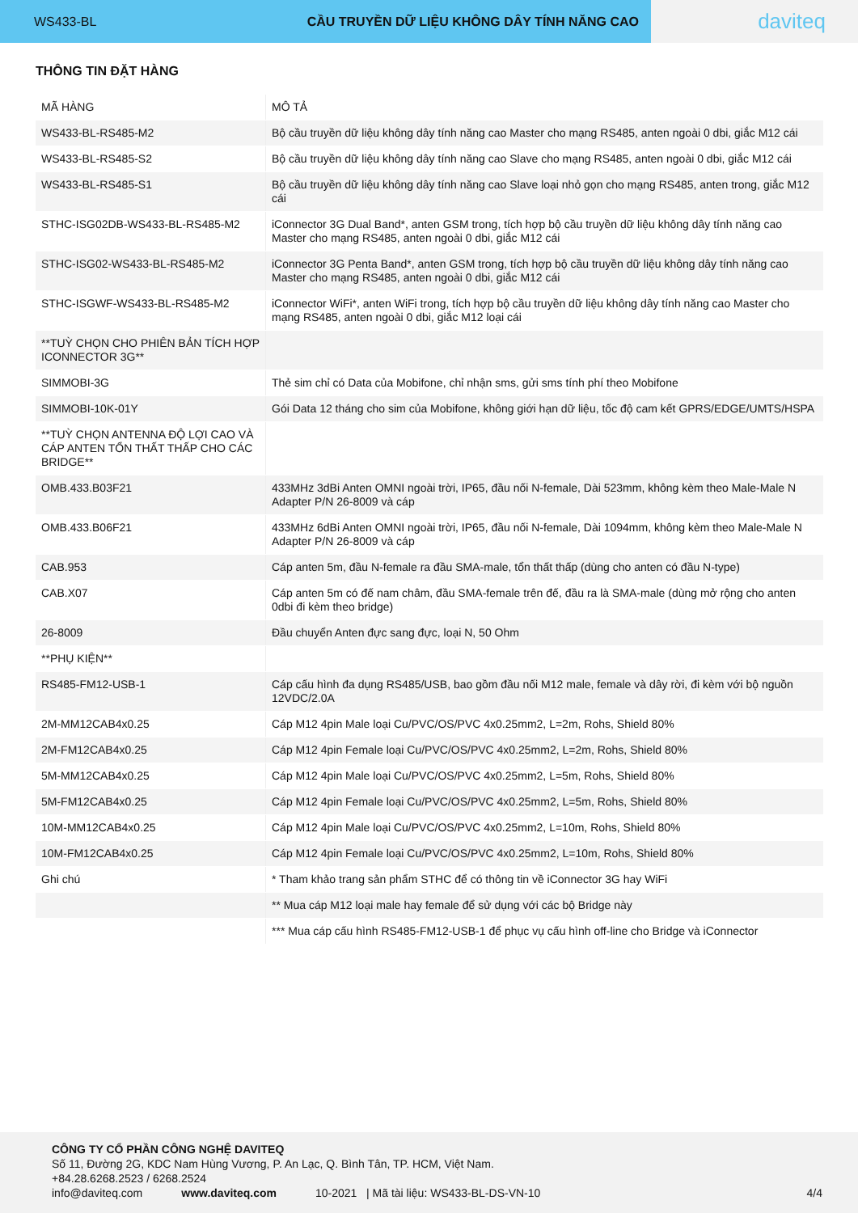WS433-BL CẦU TRUYỀN DỮ LIỆU KHÔNG DÂY TÍNH NĂNG CAO
daviteq
THÔNG TIN ĐẶT HÀNG
| MÃ HÀNG | MÔ TẢ |
| WS433-BL-RS485-M2 | Bộ cầu truyền dữ liệu không dây tính năng cao Master cho mạng RS485, anten ngoài 0 dbi, giắc M12 cái |
| WS433-BL-RS485-S2 | Bộ cầu truyền dữ liệu không dây tính năng cao Slave cho mạng RS485, anten ngoài 0 dbi, giắc M12 cái |
| WS433-BL-RS485-S1 | Bộ cầu truyền dữ liệu không dây tính năng cao Slave loại nhỏ gọn cho mạng RS485, anten trong, giắc M12 cái |
| STHC-ISG02DB-WS433-BL-RS485-M2 | iConnector 3G Dual Band*, anten GSM trong, tích hợp bộ cầu truyền dữ liệu không dây tính năng cao Master cho mạng RS485, anten ngoài 0 dbi, giắc M12 cái |
| STHC-ISG02-WS433-BL-RS485-M2 | iConnector 3G Penta Band*, anten GSM trong, tích hợp bộ cầu truyền dữ liệu không dây tính năng cao Master cho mạng RS485, anten ngoài 0 dbi, giắc M12 cái |
| STHC-ISGWF-WS433-BL-RS485-M2 | iConnector WiFi*, anten WiFi trong, tích hợp bộ cầu truyền dữ liệu không dây tính năng cao Master cho mạng RS485, anten ngoài 0 dbi, giắc M12 loại cái |
| **TUỲ CHỌN CHO PHIÊN BẢN TÍCH HỢP ICONNECTOR 3G** | |
| SIMMOBI-3G | Thẻ sim chỉ có Data của Mobifone, chỉ nhận sms, gửi sms tính phí theo Mobifone |
| SIMMOBI-10K-01Y | Gói Data 12 tháng cho sim của Mobifone, không giới hạn dữ liệu, tốc độ cam kết GPRS/EDGE/UMTS/HSPA |
| **TUỲ CHỌN ANTENNA ĐỘ LỢI CAO VÀ CÁP ANTEN TỔN THẤT THẤP CHO CÁC BRIDGE** | |
| OMB.433.B03F21 | 433MHz 3dBi Anten OMNI ngoài trời, IP65, đầu nối N-female, Dài 523mm, không kèm theo Male-Male N Adapter P/N 26-8009 và cáp |
| OMB.433.B06F21 | 433MHz 6dBi Anten OMNI ngoài trời, IP65, đầu nối N-female, Dài 1094mm, không kèm theo Male-Male N Adapter P/N 26-8009 và cáp |
| CAB.953 | Cáp anten 5m, đầu N-female ra đầu SMA-male, tổn thất thấp (dùng cho anten có đầu N-type) |
| CAB.X07 | Cáp anten 5m có đế nam châm, đầu SMA-female trên đế, đầu ra là SMA-male (dùng mở rộng cho anten 0dbi đi kèm theo bridge) |
| 26-8009 | Đầu chuyển Anten đực sang đực, loại N, 50 Ohm |
| **PHỤ KIỆN** | |
| RS485-FM12-USB-1 | Cáp cấu hình đa dụng RS485/USB, bao gồm đầu nối M12 male, female và dây rời, đi kèm với bộ nguồn 12VDC/2.0A |
| 2M-MM12CAB4x0.25 | Cáp M12 4pin Male loại Cu/PVC/OS/PVC 4x0.25mm2, L=2m, Rohs, Shield 80% |
| 2M-FM12CAB4x0.25 | Cáp M12 4pin Female loại Cu/PVC/OS/PVC 4x0.25mm2, L=2m, Rohs, Shield 80% |
| 5M-MM12CAB4x0.25 | Cáp M12 4pin Male loại Cu/PVC/OS/PVC 4x0.25mm2, L=5m, Rohs, Shield 80% |
| 5M-FM12CAB4x0.25 | Cáp M12 4pin Female loại Cu/PVC/OS/PVC 4x0.25mm2, L=5m, Rohs, Shield 80% |
| 10M-MM12CAB4x0.25 | Cáp M12 4pin Male loại Cu/PVC/OS/PVC 4x0.25mm2, L=10m, Rohs, Shield 80% |
| 10M-FM12CAB4x0.25 | Cáp M12 4pin Female loại Cu/PVC/OS/PVC 4x0.25mm2, L=10m, Rohs, Shield 80% |
| Ghi chú | * Tham khảo trang sản phẩm STHC để có thông tin về iConnector 3G hay WiFi |
| | ** Mua cáp M12 loại male hay female để sử dụng với các bộ Bridge này |
| | *** Mua cáp cấu hình RS485-FM12-USB-1 để phục vụ cấu hình off-line cho Bridge và iConnector |
CÔNG TY CỔ PHẦN CÔNG NGHỆ DAVITEQ
Số 11, Đường 2G, KDC Nam Hùng Vương, P. An Lạc, Q. Bình Tân, TP. HCM, Việt Nam.
+84.28.6268.2523 / 6268.2524
info@daviteq.com www.daviteq.com 10-2021 | Mã tài liệu: WS433-BL-DS-VN-10 4/4